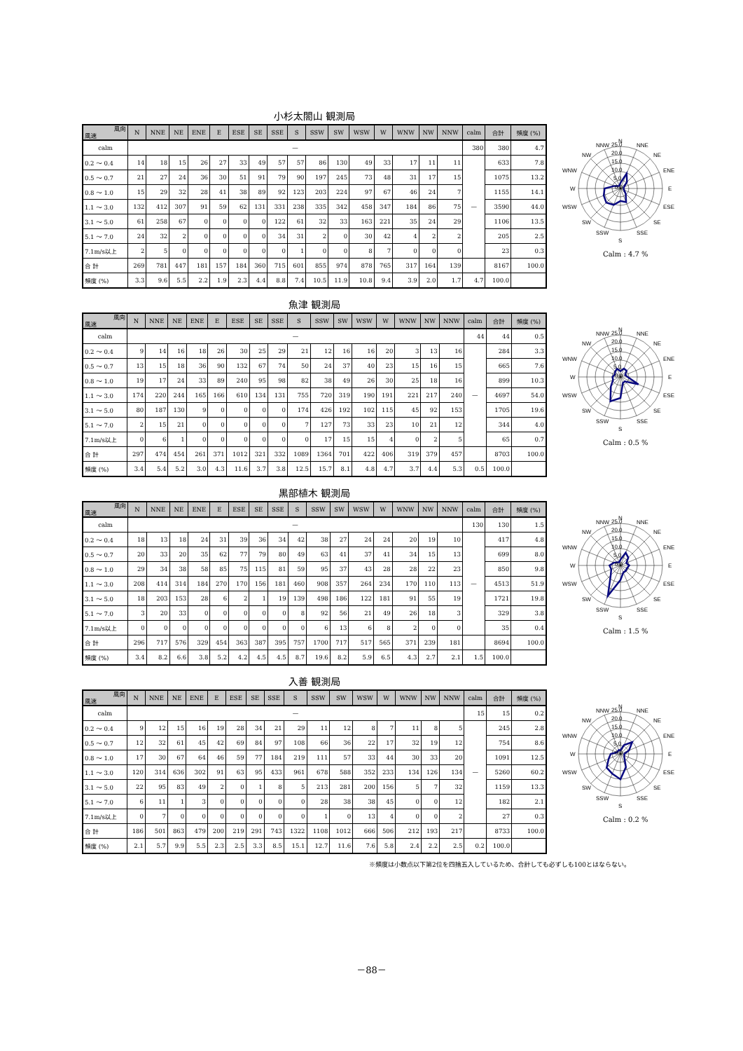小杉太閤山 観測局
| 風向 風速 | N | NNE | NE | ENE | E | ESE | SE | SSE | S | SSW | SW | WSW | W | WNW | NW | NNW | calm | 合計 | 頻度 (%) |
| --- | --- | --- | --- | --- | --- | --- | --- | --- | --- | --- | --- | --- | --- | --- | --- | --- | --- | --- | --- |
| calm | — | | | | | | | | | | | | | | | | 380 | 380 | 4.7 |
| 0.2 ～ 0.4 | 14 | 18 | 15 | 26 | 27 | 33 | 49 | 57 | 57 | 86 | 130 | 49 | 33 | 17 | 11 | 11 | — | 633 | 7.8 |
| 0.5 ～ 0.7 | 21 | 27 | 24 | 36 | 30 | 51 | 91 | 79 | 90 | 197 | 245 | 73 | 48 | 31 | 17 | 15 | | 1075 | 13.2 |
| 0.8 ～ 1.0 | 15 | 29 | 32 | 28 | 41 | 38 | 89 | 92 | 123 | 203 | 224 | 97 | 67 | 46 | 24 | 7 | | 1155 | 14.1 |
| 1.1 ～ 3.0 | 132 | 412 | 307 | 91 | 59 | 62 | 131 | 331 | 238 | 335 | 342 | 458 | 347 | 184 | 86 | 75 | | 3590 | 44.0 |
| 3.1 ～ 5.0 | 61 | 258 | 67 | 0 | 0 | 0 | 0 | 122 | 61 | 32 | 33 | 163 | 221 | 35 | 24 | 29 | | 1106 | 13.5 |
| 5.1 ～ 7.0 | 24 | 32 | 2 | 0 | 0 | 0 | 0 | 34 | 31 | 2 | 0 | 30 | 42 | 4 | 2 | 2 | | 205 | 2.5 |
| 7.1m/s以上 | 2 | 5 | 0 | 0 | 0 | 0 | 0 | 0 | 1 | 0 | 0 | 8 | 7 | 0 | 0 | 0 | | 23 | 0.3 |
| 合 計 | 269 | 781 | 447 | 181 | 157 | 184 | 360 | 715 | 601 | 855 | 974 | 878 | 765 | 317 | 164 | 139 | | 8167 | 100.0 |
| 頻度 (%) | 3.3 | 9.6 | 5.5 | 2.2 | 1.9 | 2.3 | 4.4 | 8.8 | 7.4 | 10.5 | 11.9 | 10.8 | 9.4 | 3.9 | 2.0 | 1.7 | 4.7 | 100.0 | |
N
NNE
NE
ENE
E
ESE
SE
SSE
S
SSW
SW
WSW
W
WNW
NW
NNW
25.0
20.0
15.0
10.0
5.0
0.0
Calm : 4.7 %
魚津 観測局
| 風向 風速 | N | NNE | NE | ENE | E | ESE | SE | SSE | S | SSW | SW | WSW | W | WNW | NW | NNW | calm | 合計 | 頻度 (%) |
| --- | --- | --- | --- | --- | --- | --- | --- | --- | --- | --- | --- | --- | --- | --- | --- | --- | --- | --- | --- |
| calm | — | | | | | | | | | | | | | | | | 44 | 44 | 0.5 |
| 0.2 ～ 0.4 | 9 | 14 | 16 | 18 | 26 | 30 | 25 | 29 | 21 | 12 | 16 | 16 | 20 | 3 | 13 | 16 | — | 284 | 3.3 |
| 0.5 ～ 0.7 | 13 | 15 | 18 | 36 | 90 | 132 | 67 | 74 | 50 | 24 | 37 | 40 | 23 | 15 | 16 | 15 | | 665 | 7.6 |
| 0.8 ～ 1.0 | 19 | 17 | 24 | 33 | 89 | 240 | 95 | 98 | 82 | 38 | 49 | 26 | 30 | 25 | 18 | 16 | | 899 | 10.3 |
| 1.1 ～ 3.0 | 174 | 220 | 244 | 165 | 166 | 610 | 134 | 131 | 755 | 720 | 319 | 190 | 191 | 221 | 217 | 240 | | 4697 | 54.0 |
| 3.1 ～ 5.0 | 80 | 187 | 130 | 9 | 0 | 0 | 0 | 0 | 174 | 426 | 192 | 102 | 115 | 45 | 92 | 153 | | 1705 | 19.6 |
| 5.1 ～ 7.0 | 2 | 15 | 21 | 0 | 0 | 0 | 0 | 0 | 7 | 127 | 73 | 33 | 23 | 10 | 21 | 12 | | 344 | 4.0 |
| 7.1m/s以上 | 0 | 6 | 1 | 0 | 0 | 0 | 0 | 0 | 0 | 17 | 15 | 15 | 4 | 0 | 2 | 5 | | 65 | 0.7 |
| 合 計 | 297 | 474 | 454 | 261 | 371 | 1012 | 321 | 332 | 1089 | 1364 | 701 | 422 | 406 | 319 | 379 | 457 | | 8703 | 100.0 |
| 頻度 (%) | 3.4 | 5.4 | 5.2 | 3.0 | 4.3 | 11.6 | 3.7 | 3.8 | 12.5 | 15.7 | 8.1 | 4.8 | 4.7 | 3.7 | 4.4 | 5.3 | 0.5 | 100.0 | |
N
NNE
NE
ENE
E
ESE
SE
SSE
S
SSW
SW
WSW
W
WNW
NW
NNW
25.0
20.0
15.0
10.0
5.0
0.0
Calm : 0.5 %
黒部植木 観測局
| 風向 風速 | N | NNE | NE | ENE | E | ESE | SE | SSE | S | SSW | SW | WSW | W | WNW | NW | NNW | calm | 合計 | 頻度 (%) |
| --- | --- | --- | --- | --- | --- | --- | --- | --- | --- | --- | --- | --- | --- | --- | --- | --- | --- | --- | --- |
| calm | — | | | | | | | | | | | | | | | | 130 | 130 | 1.5 |
| 0.2 ～ 0.4 | 18 | 13 | 18 | 24 | 31 | 39 | 36 | 34 | 42 | 38 | 27 | 24 | 24 | 20 | 19 | 10 | — | 417 | 4.8 |
| 0.5 ～ 0.7 | 20 | 33 | 20 | 35 | 62 | 77 | 79 | 80 | 49 | 63 | 41 | 37 | 41 | 34 | 15 | 13 | | 699 | 8.0 |
| 0.8 ～ 1.0 | 29 | 34 | 38 | 58 | 85 | 75 | 115 | 81 | 59 | 95 | 37 | 43 | 28 | 28 | 22 | 23 | | 850 | 9.8 |
| 1.1 ～ 3.0 | 208 | 414 | 314 | 184 | 270 | 170 | 156 | 181 | 460 | 908 | 357 | 264 | 234 | 170 | 110 | 113 | | 4513 | 51.9 |
| 3.1 ～ 5.0 | 18 | 203 | 153 | 28 | 6 | 2 | 1 | 19 | 139 | 498 | 186 | 122 | 181 | 91 | 55 | 19 | | 1721 | 19.8 |
| 5.1 ～ 7.0 | 3 | 20 | 33 | 0 | 0 | 0 | 0 | 0 | 8 | 92 | 56 | 21 | 49 | 26 | 18 | 3 | | 329 | 3.8 |
| 7.1m/s以上 | 0 | 0 | 0 | 0 | 0 | 0 | 0 | 0 | 0 | 6 | 13 | 6 | 8 | 2 | 0 | 0 | | 35 | 0.4 |
| 合 計 | 296 | 717 | 576 | 329 | 454 | 363 | 387 | 395 | 757 | 1700 | 717 | 517 | 565 | 371 | 239 | 181 | | 8694 | 100.0 |
| 頻度 (%) | 3.4 | 8.2 | 6.6 | 3.8 | 5.2 | 4.2 | 4.5 | 4.5 | 8.7 | 19.6 | 8.2 | 5.9 | 6.5 | 4.3 | 2.7 | 2.1 | 1.5 | 100.0 | |
N
NNE
NE
ENE
E
ESE
SE
SSE
S
SSW
SW
WSW
W
WNW
NW
NNW
25.0
20.0
15.0
10.0
5.0
0.0
Calm : 1.5 %
入善 観測局
| 風向 風速 | N | NNE | NE | ENE | E | ESE | SE | SSE | S | SSW | SW | WSW | W | WNW | NW | NNW | calm | 合計 | 頻度 (%) |
| --- | --- | --- | --- | --- | --- | --- | --- | --- | --- | --- | --- | --- | --- | --- | --- | --- | --- | --- | --- |
| calm | — | | | | | | | | | | | | | | | | 15 | 15 | 0.2 |
| 0.2 ～ 0.4 | 9 | 12 | 15 | 16 | 19 | 28 | 34 | 21 | 29 | 11 | 12 | 8 | 7 | 11 | 8 | 5 | — | 245 | 2.8 |
| 0.5 ～ 0.7 | 12 | 32 | 61 | 45 | 42 | 69 | 84 | 97 | 108 | 66 | 36 | 22 | 17 | 32 | 19 | 12 | | 754 | 8.6 |
| 0.8 ～ 1.0 | 17 | 30 | 67 | 64 | 46 | 59 | 77 | 184 | 219 | 111 | 57 | 33 | 44 | 30 | 33 | 20 | | 1091 | 12.5 |
| 1.1 ～ 3.0 | 120 | 314 | 636 | 302 | 91 | 63 | 95 | 433 | 961 | 678 | 588 | 352 | 233 | 134 | 126 | 134 | | 5260 | 60.2 |
| 3.1 ～ 5.0 | 22 | 95 | 83 | 49 | 2 | 0 | 1 | 8 | 5 | 213 | 281 | 200 | 156 | 5 | 7 | 32 | | 1159 | 13.3 |
| 5.1 ～ 7.0 | 6 | 11 | 1 | 3 | 0 | 0 | 0 | 0 | 0 | 28 | 38 | 38 | 45 | 0 | 0 | 12 | | 182 | 2.1 |
| 7.1m/s以上 | 0 | 7 | 0 | 0 | 0 | 0 | 0 | 0 | 0 | 1 | 0 | 13 | 4 | 0 | 0 | 2 | | 27 | 0.3 |
| 合 計 | 186 | 501 | 863 | 479 | 200 | 219 | 291 | 743 | 1322 | 1108 | 1012 | 666 | 506 | 212 | 193 | 217 | | 8733 | 100.0 |
| 頻度 (%) | 2.1 | 5.7 | 9.9 | 5.5 | 2.3 | 2.5 | 3.3 | 8.5 | 15.1 | 12.7 | 11.6 | 7.6 | 5.8 | 2.4 | 2.2 | 2.5 | 0.2 | 100.0 | |
N
NNE
NE
ENE
E
ESE
SE
SSE
S
SSW
SW
WSW
W
WNW
NW
NNW
25.0
20.0
15.0
10.0
5.0
0.0
Calm : 0.2 %
※頻度は小数点以下第2位を四捨五入しているため、合計しても必ずしも100とはならない。
－88－